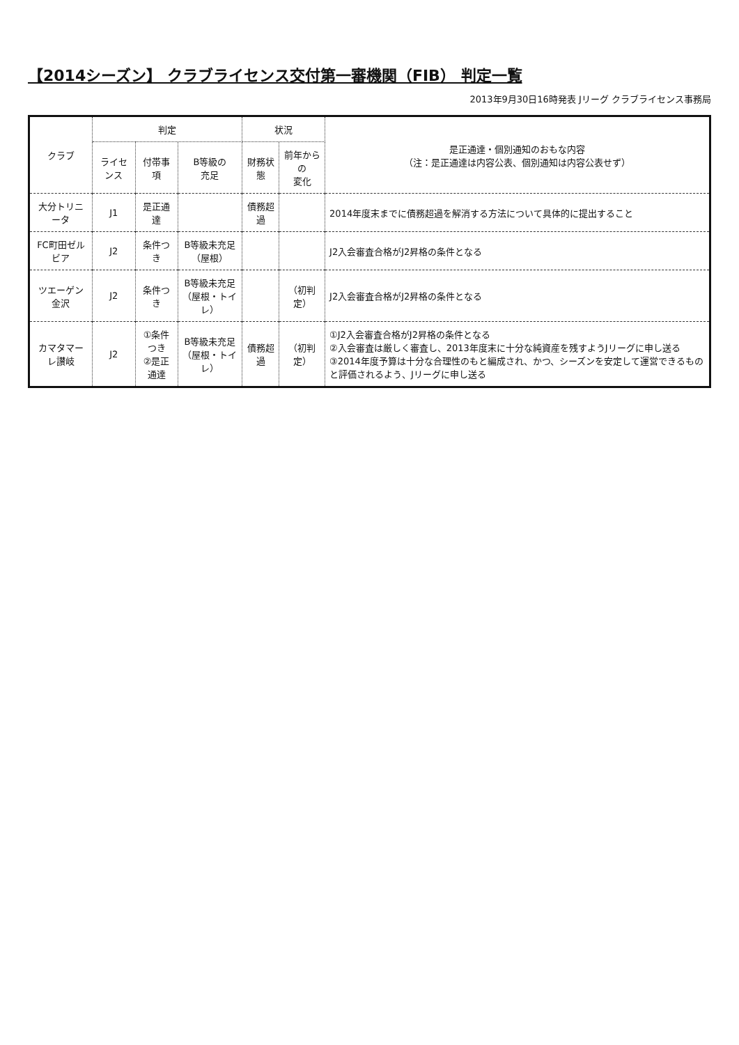【2014シーズン】 クラブライセンス交付第一審機関（FIB） 判定一覧
2013年9月30日16時発表 Jリーグ クラブライセンス事務局
| クラブ | 判定 | | | 状況 | | 是正通達・個別通知のおもな内容 （注：是正通達は内容公表、個別通知は内容公表せず） |
| --- | --- | --- | --- | --- | --- | --- |
| | ライセンス | 付帯事項 | B等級の 充足 | 財務状態 | 前年からの 変化 | |
| 大分トリニータ | J1 | 是正通達 | | 債務超過 | | 2014年度末までに債務超過を解消する方法について具体的に提出すること |
| FC町田ゼルビア | J2 | 条件つき | B等級未充足 （屋根） | | | J2入会審査合格がJ2昇格の条件となる |
| ツエーゲン金沢 | J2 | 条件つき | B等級未充足 （屋根・トイレ） | | （初判定） | J2入会審査合格がJ2昇格の条件となる |
| カマタマーレ讃岐 | J2 | ①条件つき ②是正通達 | B等級未充足 （屋根・トイレ） | 債務超過 | （初判定） | ①J2入会審査合格がJ2昇格の条件となる ②入会審査は厳しく審査し、2013年度末に十分な純資産を残すようJリーグに申し送る ③2014年度予算は十分な合理性のもと編成され、かつ、シーズンを安定して運営できるものと評価されるよう、Jリーグに申し送る |